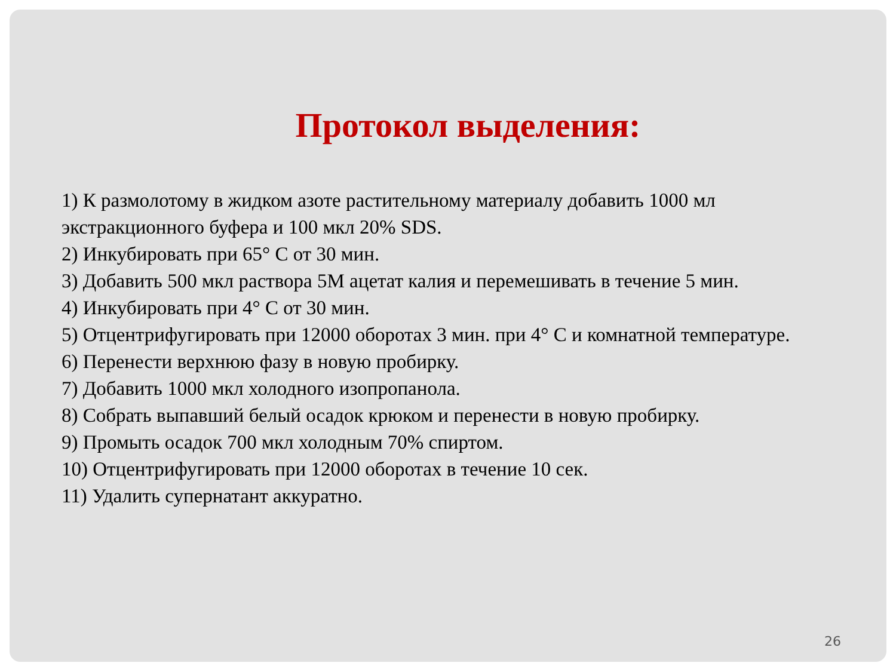Протокол выделения:
1) К размолотому в жидком азоте растительному материалу добавить 1000 мл экстракционного буфера и 100 мкл 20% SDS.
2) Инкубировать при 65° С от 30 мин.
3) Добавить 500 мкл раствора 5М ацетат калия и перемешивать в течение 5 мин.
4) Инкубировать при 4° С от 30 мин.
5) Отцентрифугировать при 12000 оборотах 3 мин. при 4° С и комнатной температуре.
6) Перенести верхнюю фазу в новую пробирку.
7) Добавить 1000 мкл холодного изопропанола.
8) Собрать выпавший белый осадок крюком и перенести в новую пробирку.
9) Промыть осадок 700 мкл холодным 70% спиртом.
10) Отцентрифугировать при 12000 оборотах в течение 10 сек.
11) Удалить супернатант аккуратно.
26